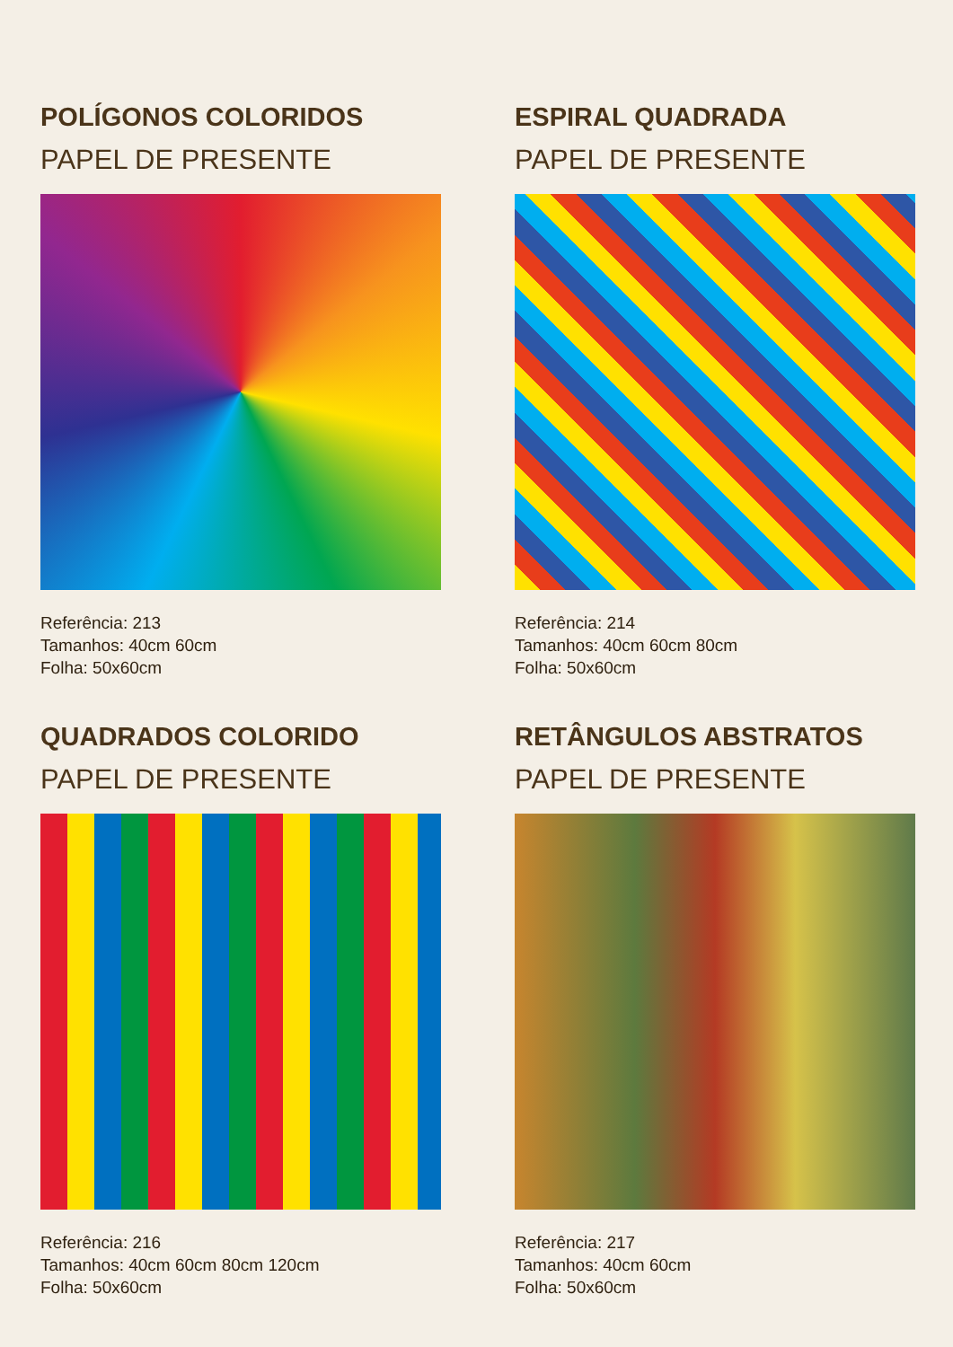POLÍGONOS COLORIDOS
PAPEL DE PRESENTE
Referência: 213
Tamanhos: 40cm 60cm
Folha: 50x60cm
ESPIRAL QUADRADA
PAPEL DE PRESENTE
Referência: 214
Tamanhos: 40cm 60cm 80cm
Folha: 50x60cm
QUADRADOS COLORIDO
PAPEL DE PRESENTE
Referência: 216
Tamanhos: 40cm 60cm 80cm 120cm
Folha: 50x60cm
RETÂNGULOS ABSTRATOS
PAPEL DE PRESENTE
Referência: 217
Tamanhos: 40cm 60cm
Folha: 50x60cm